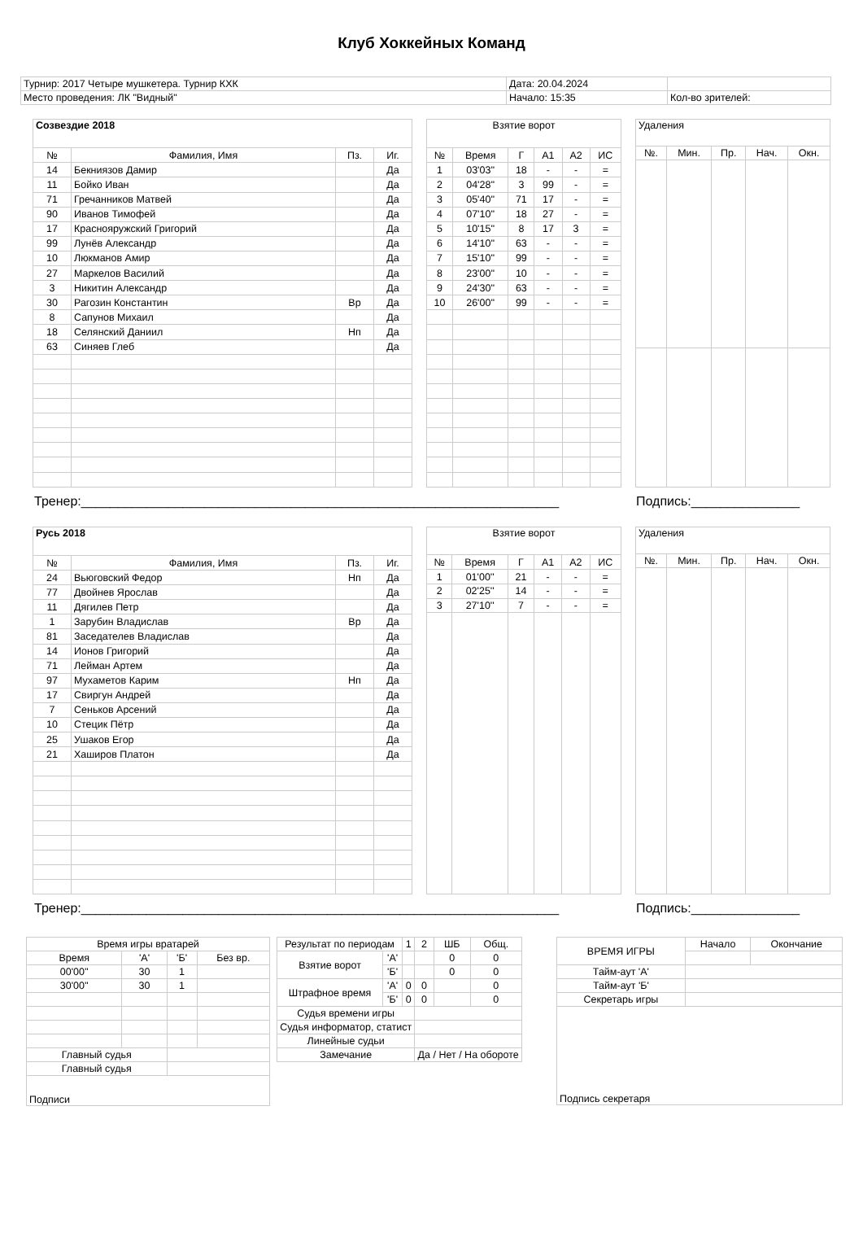Клуб Хоккейных Команд
| Турнир: 2017 Четыре мушкетера. Турнир КХК | Дата: 20.04.2024 | |
| Место проведения: ЛК "Видный" | Начало: 15:35 | Кол-во зрителей: |
| Созвездие 2018 | | | |
| № | Фамилия, Имя | Пз. | Иг. |
| 14 | Бекниязов Дамир | | Да |
| 11 | Бойко Иван | | Да |
| 71 | Гречанников Матвей | | Да |
| 90 | Иванов Тимофей | | Да |
| 17 | Краснояружский Григорий | | Да |
| 99 | Лунёв Александр | | Да |
| 10 | Люкманов Амир | | Да |
| 27 | Маркелов Василий | | Да |
| 3 | Никитин Александр | | Да |
| 30 | Рагозин Константин | Вр | Да |
| 8 | Сапунов Михаил | | Да |
| 18 | Селянский Даниил | Нп | Да |
| 63 | Синяев Глеб | | Да |
| Взятие ворот | | | | | |
| № | Время | Г | А1 | А2 | ИС |
| 1 | 03'03'' | 18 | - | - | = |
| 2 | 04'28'' | 3 | 99 | - | = |
| 3 | 05'40'' | 71 | 17 | - | = |
| 4 | 07'10'' | 18 | 27 | - | = |
| 5 | 10'15'' | 8 | 17 | 3 | = |
| 6 | 14'10'' | 63 | - | - | = |
| 7 | 15'10'' | 99 | - | - | = |
| 8 | 23'00'' | 10 | - | - | = |
| 9 | 24'30'' | 63 | - | - | = |
| 10 | 26'00'' | 99 | - | - | = |
| Удаления | | | | |
| №. | Мин. | Пр. | Нач. | Окн. |
Тренер:__________________________________________________________________ Подпись:_______________
| Русь 2018 | | | |
| № | Фамилия, Имя | Пз. | Иг. |
| 24 | Вьюговский Федор | Нп | Да |
| 77 | Двойнев Ярослав | | Да |
| 11 | Дягилев Петр | | Да |
| 1 | Зарубин Владислав | Вр | Да |
| 81 | Заседателев Владислав | | Да |
| 14 | Ионов Григорий | | Да |
| 71 | Лейман Артем | | Да |
| 97 | Мухаметов Карим | Нп | Да |
| 17 | Свиргун Андрей | | Да |
| 7 | Сеньков Арсений | | Да |
| 10 | Стецик Пётр | | Да |
| 25 | Ушаков Егор | | Да |
| 21 | Хаширов Платон | | Да |
| Взятие ворот | | | | | |
| № | Время | Г | А1 | А2 | ИС |
| 1 | 01'00'' | 21 | - | - | = |
| 2 | 02'25'' | 14 | - | - | = |
| 3 | 27'10'' | 7 | - | - | = |
| Удаления | | | | |
| №. | Мин. | Пр. | Нач. | Окн. |
Тренер:__________________________________________________________________ Подпись:_______________
| Время игры вратарей | | | |
| Время | 'А' | 'Б' | Без вр. |
| 00'00'' | 30 | 1 | |
| 30'00'' | 30 | 1 | |
| Главный судья | | | |
| Главный судья | | | |
| Подписи | | | |
| Результат по периодам | | 1 | 2 | ШБ | Общ. |
| Взятие ворот | 'А' | | | 0 | 0 |
| | 'Б' | | | 0 | 0 |
| Штрафное время | 'А' | 0 | 0 | | 0 |
| | 'Б' | 0 | 0 | | 0 |
| Судья времени игры | | | | | |
| Судья информатор, статист | | | | | |
| Линейные судьи | | | | | |
| Замечание | | | Да / Нет / На обороте | | |
| ВРЕМЯ ИГРЫ | Начало | Окончание |
| Тайм-аут 'А' | | |
| Тайм-аут 'Б' | | |
| Секретарь игры | | |
| Подпись секретаря | | |